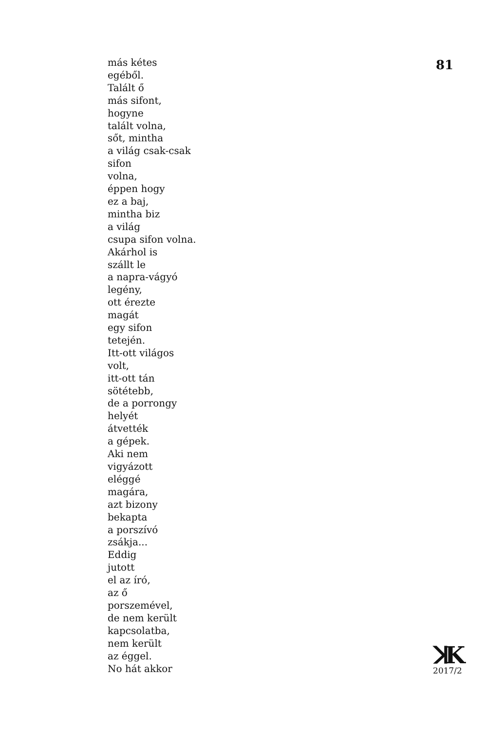más kétes
egéből.
Talált ő
más sifont,
hogyne
talált volna,
sőt, mintha
a világ csak-csak
sifon
volna,
éppen hogy
ez a baj,
mintha biz
a világ
csupa sifon volna.
Akárhol is
szállt le
a napra-vágyó
legény,
ott érezte
magát
egy sifon
tetején.
Itt-ott világos
volt,
itt-ott tán
sötétebb,
de a porrongy
helyét
átvették
a gépek.
Aki nem
vigyázott
eléggé
magára,
azt bizony
bekapta
a porszívó
zsákja...
Eddig
jutott
el az író,
az ő
porszemével,
de nem került
kapcsolatba,
nem került
az éggel.
No hát akkor
81
ꓘK
2017/2